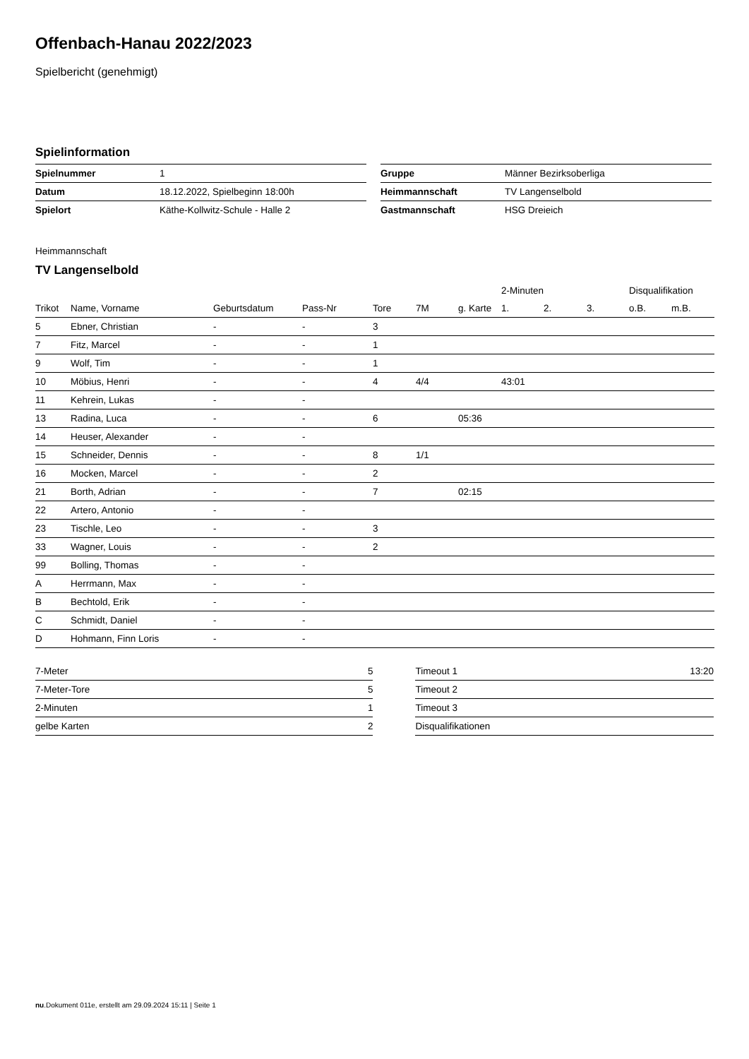Offenbach-Hanau 2022/2023
Spielbericht (genehmigt)
Spielinformation
| Spielnummer | 1 |
| Datum | 18.12.2022, Spielbeginn 18:00h |
| Spielort | Käthe-Kollwitz-Schule - Halle 2 |
| Gruppe | Männer Bezirksoberliga |
| Heimmannschaft | TV Langenselbold |
| Gastmannschaft | HSG Dreieich |
Heimmannschaft
TV Langenselbold
| | | | | | | | 2-Minuten | | | Disqualifikation | |
| --- | --- | --- | --- | --- | --- | --- | --- | --- | --- | --- | --- |
| Trikot | Name, Vorname | Geburtsdatum | Pass-Nr | Tore | 7M | g. Karte | 1. | 2. | 3. | o.B. | m.B. |
| 5 | Ebner, Christian | - | - | 3 | | | | | | | |
| 7 | Fitz, Marcel | - | - | 1 | | | | | | | |
| 9 | Wolf, Tim | - | - | 1 | | | | | | | |
| 10 | Möbius, Henri | - | - | 4 | 4/4 | | 43:01 | | | | |
| 11 | Kehrein, Lukas | - | - | | | | | | | | |
| 13 | Radina, Luca | - | - | 6 | | 05:36 | | | | | |
| 14 | Heuser, Alexander | - | - | | | | | | | | |
| 15 | Schneider, Dennis | - | - | 8 | 1/1 | | | | | | |
| 16 | Mocken, Marcel | - | - | 2 | | | | | | | |
| 21 | Borth, Adrian | - | - | 7 | | 02:15 | | | | | |
| 22 | Artero, Antonio | - | - | | | | | | | | |
| 23 | Tischle, Leo | - | - | 3 | | | | | | | |
| 33 | Wagner, Louis | - | - | 2 | | | | | | | |
| 99 | Bolling, Thomas | - | - | | | | | | | | |
| A | Herrmann, Max | - | - | | | | | | | | |
| B | Bechtold, Erik | - | - | | | | | | | | |
| C | Schmidt, Daniel | - | - | | | | | | | | |
| D | Hohmann, Finn Loris | - | - | | | | | | | | |
| 7-Meter | 5 |
| 7-Meter-Tore | 5 |
| 2-Minuten | 1 |
| gelbe Karten | 2 |
| Timeout 1 | 13:20 |
| Timeout 2 | |
| Timeout 3 | |
| Disqualifikationen | |
nu.Dokument 011e, erstellt am 29.09.2024 15:11 | Seite 1